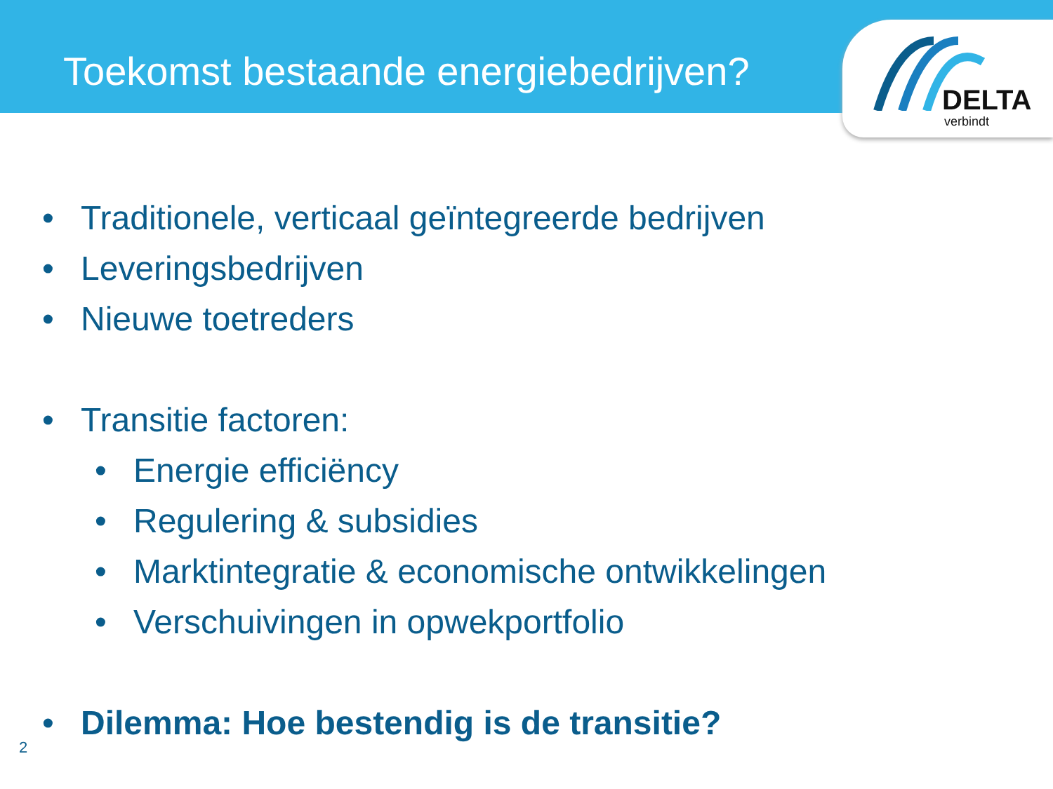Toekomst bestaande energiebedrijven?
DELTA
verbindt
• Traditionele, verticaal geïntegreerde bedrijven
• Leveringsbedrijven
• Nieuwe toetreders
• Transitie factoren:
• Energie efficiëncy
• Regulering & subsidies
• Marktintegratie & economische ontwikkelingen
• Verschuivingen in opwekportfolio
• Dilemma: Hoe bestendig is de transitie?
2